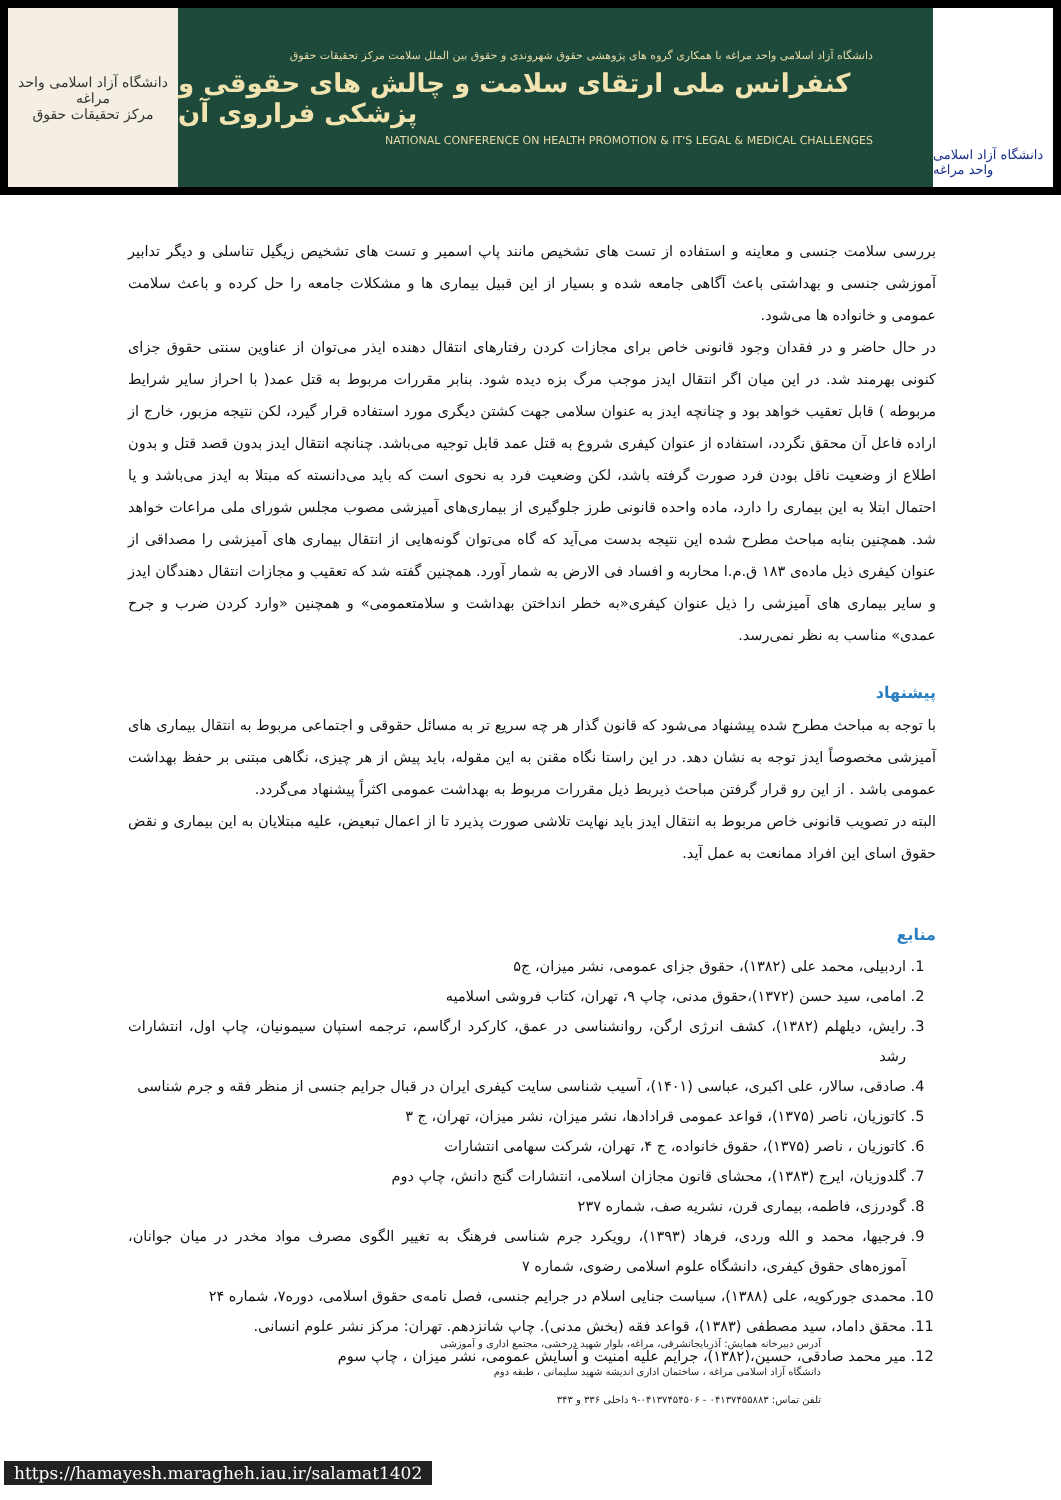دانشگاه آزاد اسلامی واحد مراغه
مرکز تحقیقات حقوق
دانشگاه آزاد اسلامی واحد مراغه با همکاری گروه های پژوهشی حقوق شهروندی و حقوق بین الملل سلامت مرکز تحقیقات حقوق
کنفرانس ملی ارتقای سلامت و چالش های حقوقی و پزشکی فراروی آن
NATIONAL CONFERENCE ON HEALTH PROMOTION & IT'S LEGAL & MEDICAL CHALLENGES
دانشگاه آزاد اسلامی واحد مراغه
بررسی سلامت جنسی و معاینه و استفاده از تست های تشخیص مانند پاپ اسمیر و تست های تشخیص زیگیل تناسلی و دیگر تدابیر آموزشی جنسی و بهداشتی باعث آگاهی جامعه شده و بسیار از این قبیل بیماری ها و مشکلات جامعه را حل کرده و باعث سلامت عمومی و خانواده ها می‌شود.
در حال حاضر و در فقدان وجود قانونی خاص برای مجازات کردن رفتارهای انتقال دهنده ایذر می‌توان از عناوین سنتی حقوق جزای کنونی بهرمند شد. در این میان اگر انتقال ایدز موجب مرگ بزه دیده شود. بنابر مقررات مربوط به قتل عمد( با احراز سایر شرایط مربوطه ) قابل تعقیب خواهد بود و چنانچه ایدز به عنوان سلامی جهت کشتن دیگری مورد استفاده قرار گیرد، لکن نتیجه مزبور، خارج از اراده فاعل آن محقق نگردد، استفاده از عنوان کیفری شروع به قتل عمد قابل توجیه می‌باشد. چنانچه انتقال ایدز بدون قصد قتل و بدون اطلاع از وضعیت ناقل بودن فرد صورت گرفته باشد، لکن وضعیت فرد به نحوی است که باید می‌دانسته که مبتلا به ایدز می‌باشد و یا احتمال ابتلا به این بیماری را دارد، ماده واحده قانونی طرز جلوگیری از بیماری‌های آمیزشی مصوب مجلس شورای ملی مراعات خواهد شد. همچنین بنابه مباحث مطرح شده این نتیجه بدست می‌آید که گاه می‌توان گونه‌هایی از انتقال بیماری های آمیزشی را مصداقی از عنوان کیفری ذیل ماده‌ی ۱۸۳ ق.م.ا محاربه و افساد فی الارض به شمار آورد. همچنین گفته شد که تعقیب و مجازات انتقال دهندگان ایدز و سایر بیماری های آمیزشی را ذیل عنوان کیفری«به خطر انداختن بهداشت و سلامتعمومی» و همچنین «وارد کردن ضرب و جرح عمدی» مناسب به نظر نمی‌رسد.
پیشنهاد
با توجه به مباحث مطرح شده پیشنهاد می‌شود که قانون گذار هر چه سریع تر به مسائل حقوقی و اجتماعی مربوط به انتقال بیماری های آمیزشی مخصوصاً ایدز توجه به نشان دهد. در این راستا نگاه مقنن به این مقوله، باید پیش از هر چیزی، نگاهی مبتنی بر حفظ بهداشت عمومی باشد . از این رو قرار گرفتن مباحث ذیربط ذیل مقررات مربوط به بهداشت عمومی اکثراً پیشنهاد می‌گردد.
البته در تصویب قانونی خاص مربوط به انتقال ایدز باید نهایت تلاشی صورت پذیرد تا از اعمال تبعیض، علیه مبتلایان به این بیماری و نقض حقوق اسای این افراد ممانعت به عمل آید.
منابع
1. اردبیلی، محمد علی (۱۳۸۲)، حقوق جزای عمومی، نشر میزان، ج۵
2. امامی، سید حسن (۱۳۷۲)،حقوق مدنی، چاپ ۹، تهران، کتاب فروشی اسلامیه
3. رایش، دیلهلم (۱۳۸۲)، کشف انرژی ارگن، روانشناسی در عمق، کارکرد ارگاسم، ترجمه استپان سیمونیان، چاپ اول، انتشارات رشد
4. صادقی، سالار، علی اکبری، عباسی (۱۴۰۱)، آسیب شناسی سایت کیفری ایران در قبال جرایم جنسی از منظر فقه و جرم شناسی
5. کاتوزیان، ناصر (۱۳۷۵)، قواعد عمومی قرادادها، نشر میزان، نشر میزان، تهران، ج ۳
6. کاتوزیان ، ناصر (۱۳۷۵)، حقوق خانواده، ج ۴، تهران، شرکت سهامی انتشارات
7. گلدوزیان، ایرج (۱۳۸۳)، محشای قانون مجازان اسلامی، انتشارات گنج دانش، چاپ دوم
8. گودرزی، فاطمه، بیماری قرن، نشریه صف، شماره ۲۳۷
9. فرجیها، محمد و الله وردی، فرهاد (۱۳۹۳)، رویکرد جرم شناسی فرهنگ به تغییر الگوی مصرف مواد مخدر در میان جوانان، آموزه‌های حقوق کیفری، دانشگاه علوم اسلامی رضوی، شماره ۷
10. محمدی جورکویه، علی (۱۳۸۸)، سیاست جنایی اسلام در جرایم جنسی، فصل نامه‌ی حقوق اسلامی، دوره۷، شماره ۲۴
11. محقق داماد، سید مصطفی (۱۳۸۳)، قواعد فقه (بخش مدنی). چاپ شانزدهم. تهران: مرکز نشر علوم انسانی.
12. میر محمد صادقی، حسین،(۱۳۸۲)، جرایم علیه امنیت و آسایش عمومی، نشر میزان ، چاپ سوم
آدرس دبیرخانه همایش: آذربایجانشرقی، مراغه، بلوار شهید درخشی، مجتمع اداری و آموزشی
دانشگاه آزاد اسلامی مراغه ، ساختمان اداری اندیشه شهید سلیمانی ، طبقه دوم
تلفن تماس: ۰۴۱۳۷۴۵۵۸۸۳ - ۰۴۱۳۷۴۵۴۵۰۶-۹ داخلی ۳۳۶ و ۳۴۳
https://hamayesh.maragheh.iau.ir/salamat1402